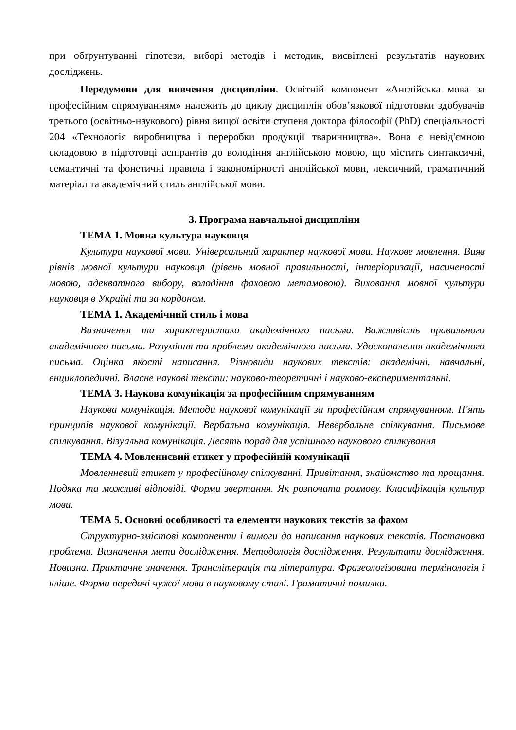при обґрунтуванні гіпотези, виборі методів і методик, висвітлені результатів наукових досліджень.
Передумови для вивчення дисципліни. Освітній компонент «Англійська мова за професійним спрямуванням» належить до циклу дисциплін обов’язкової підготовки здобувачів третього (освітньо-наукового) рівня вищої освіти ступеня доктора філософії (PhD) спеціальності 204 «Технологія виробництва і переробки продукції тваринництва». Вона є невід'ємною складовою в підготовці аспірантів до володіння англійською мовою, що містить синтаксичні, семантичні та фонетичні правила і закономірності англійської мови, лексичний, граматичний матеріал та академічний стиль англійської мови.
3. Програма навчальної дисципліни
ТЕМА 1. Мовна культура науковця
Культура наукової мови. Універсальний характер наукової мови. Наукове мовлення. Вияв рівнів мовної культури науковця (рівень мовної правильності, інтеріоризації, насиченості мовою, адекватного вибору, володіння фаховою метамовою). Виховання мовної культури науковця в Україні та за кордоном.
ТЕМА 1. Академічний стиль і мова
Визначення та характеристика академічного письма. Важливість правильного академічного письма. Розуміння та проблеми академічного письма. Удосконалення академічного письма. Оцінка якості написання. Різновиди наукових текстів: академічні, навчальні, енциклопедичні. Власне наукові тексти: науково-теоретичні і науково-експериментальні.
ТЕМА 3. Наукова комунікація за професійним спрямуванням
Наукова комунікація. Методи наукової комунікації за професійним спрямуванням. П'ять принципів наукової комунікації. Вербальна комунікація. Невербальне спілкування. Письмове спілкування. Візуальна комунікація. Десять порад для успішного наукового спілкування
ТЕМА 4. Мовленнєвий етикет у професійній комунікації
Мовленнєвий етикет у професійному спілкуванні. Привітання, знайомство та прощання. Подяка та можливі відповіді. Форми звертання. Як розпочати розмову. Класифікація культур мови.
ТЕМА 5. Основні особливості та елементи наукових текстів за фахом
Структурно-змістові компоненти і вимоги до написання наукових текстів. Постановка проблеми. Визначення мети дослідження. Методологія дослідження. Результати дослідження. Новизна. Практичне значення. Транслітерація та література. Фразеологізована термінологія і кліше. Форми передачі чужої мови в науковому стилі. Граматичні помилки.